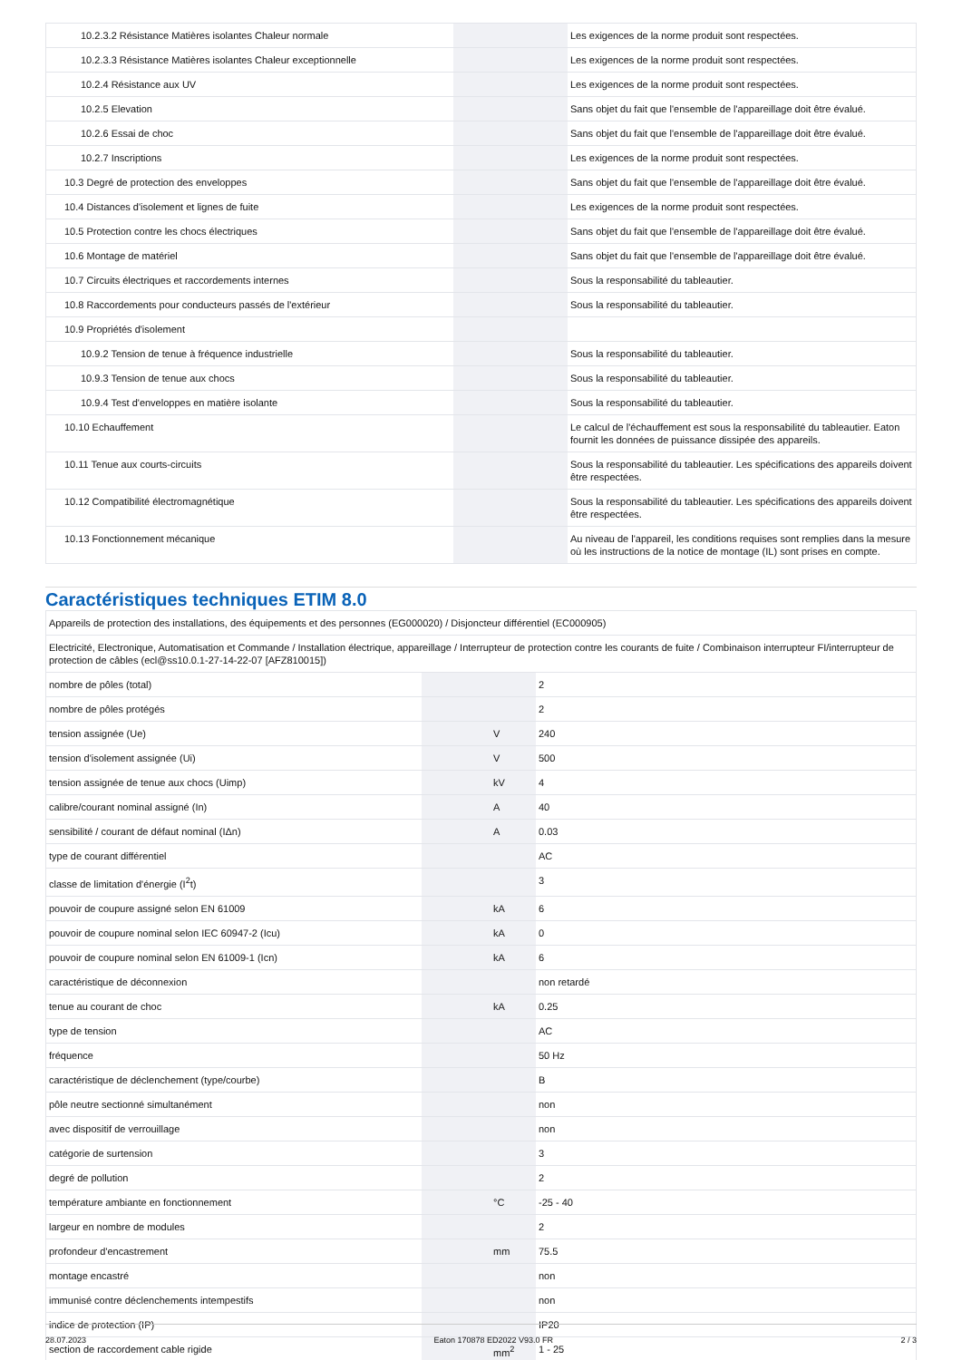| 10.2.3.2 Résistance Matières isolantes Chaleur normale | | | Les exigences de la norme produit sont respectées. |
| 10.2.3.3 Résistance Matières isolantes Chaleur exceptionnelle | | | Les exigences de la norme produit sont respectées. |
| 10.2.4 Résistance aux UV | | | Les exigences de la norme produit sont respectées. |
| 10.2.5 Elevation | | | Sans objet du fait que l'ensemble de l'appareillage doit être évalué. |
| 10.2.6 Essai de choc | | | Sans objet du fait que l'ensemble de l'appareillage doit être évalué. |
| 10.2.7 Inscriptions | | | Les exigences de la norme produit sont respectées. |
| 10.3 Degré de protection des enveloppes | | | Sans objet du fait que l'ensemble de l'appareillage doit être évalué. |
| 10.4 Distances d'isolement et lignes de fuite | | | Les exigences de la norme produit sont respectées. |
| 10.5 Protection contre les chocs électriques | | | Sans objet du fait que l'ensemble de l'appareillage doit être évalué. |
| 10.6 Montage de matériel | | | Sans objet du fait que l'ensemble de l'appareillage doit être évalué. |
| 10.7 Circuits électriques et raccordements internes | | | Sous la responsabilité du tableautier. |
| 10.8 Raccordements pour conducteurs passés de l'extérieur | | | Sous la responsabilité du tableautier. |
| 10.9 Propriétés d'isolement | | | |
| 10.9.2 Tension de tenue à fréquence industrielle | | | Sous la responsabilité du tableautier. |
| 10.9.3 Tension de tenue aux chocs | | | Sous la responsabilité du tableautier. |
| 10.9.4 Test d'enveloppes en matière isolante | | | Sous la responsabilité du tableautier. |
| 10.10 Echauffement | | | Le calcul de l'échauffement est sous la responsabilité du tableautier. Eaton fournit les données de puissance dissipée des appareils. |
| 10.11 Tenue aux courts-circuits | | | Sous la responsabilité du tableautier. Les spécifications des appareils doivent être respectées. |
| 10.12 Compatibilité électromagnétique | | | Sous la responsabilité du tableautier. Les spécifications des appareils doivent être respectées. |
| 10.13 Fonctionnement mécanique | | | Au niveau de l'appareil, les conditions requises sont remplies dans la mesure où les instructions de la notice de montage (IL) sont prises en compte. |
Caractéristiques techniques ETIM 8.0
| Appareils de protection des installations, des équipements et des personnes (EG000020) / Disjoncteur différentiel (EC000905) | | | |
| Electricité, Electronique, Automatisation et Commande / Installation électrique, appareillage / Interrupteur de protection contre les courants de fuite / Combinaison interrupteur FI/interrupteur de protection de câbles (ecl@ss10.0.1-27-14-22-07 [AFZ810015]) | | | |
| nombre de pôles (total) | | | 2 |
| nombre de pôles protégés | | | 2 |
| tension assignée (Ue) | | V | 240 |
| tension d'isolement assignée (Ui) | | V | 500 |
| tension assignée de tenue aux chocs (Uimp) | | kV | 4 |
| calibre/courant nominal assigné (In) | | A | 40 |
| sensibilité / courant de défaut nominal (IΔn) | | A | 0.03 |
| type de courant différentiel | | | AC |
| classe de limitation d'énergie (I<sup>2</sup>t) | | | 3 |
| pouvoir de coupure assigné selon EN 61009 | | kA | 6 |
| pouvoir de coupure nominal selon IEC 60947-2 (Icu) | | kA | 0 |
| pouvoir de coupure nominal selon EN 61009-1 (Icn) | | kA | 6 |
| caractéristique de déconnexion | | | non retardé |
| tenue au courant de choc | | kA | 0.25 |
| type de tension | | | AC |
| fréquence | | | 50 Hz |
| caractéristique de déclenchement (type/courbe) | | | B |
| pôle neutre sectionné simultanément | | | non |
| avec dispositif de verrouillage | | | non |
| catégorie de surtension | | | 3 |
| degré de pollution | | | 2 |
| température ambiante en fonctionnement | | °C | -25 - 40 |
| largeur en nombre de modules | | | 2 |
| profondeur d'encastrement | | mm | 75.5 |
| montage encastré | | | non |
| immunisé contre déclenchements intempestifs | | | non |
| indice de protection (IP) | | | IP20 |
| section de raccordement cable rigide | | mm<sup>2</sup> | 1 - 25 |
28.07.2023 Eaton 170878 ED2022 V93.0 FR 2 / 3